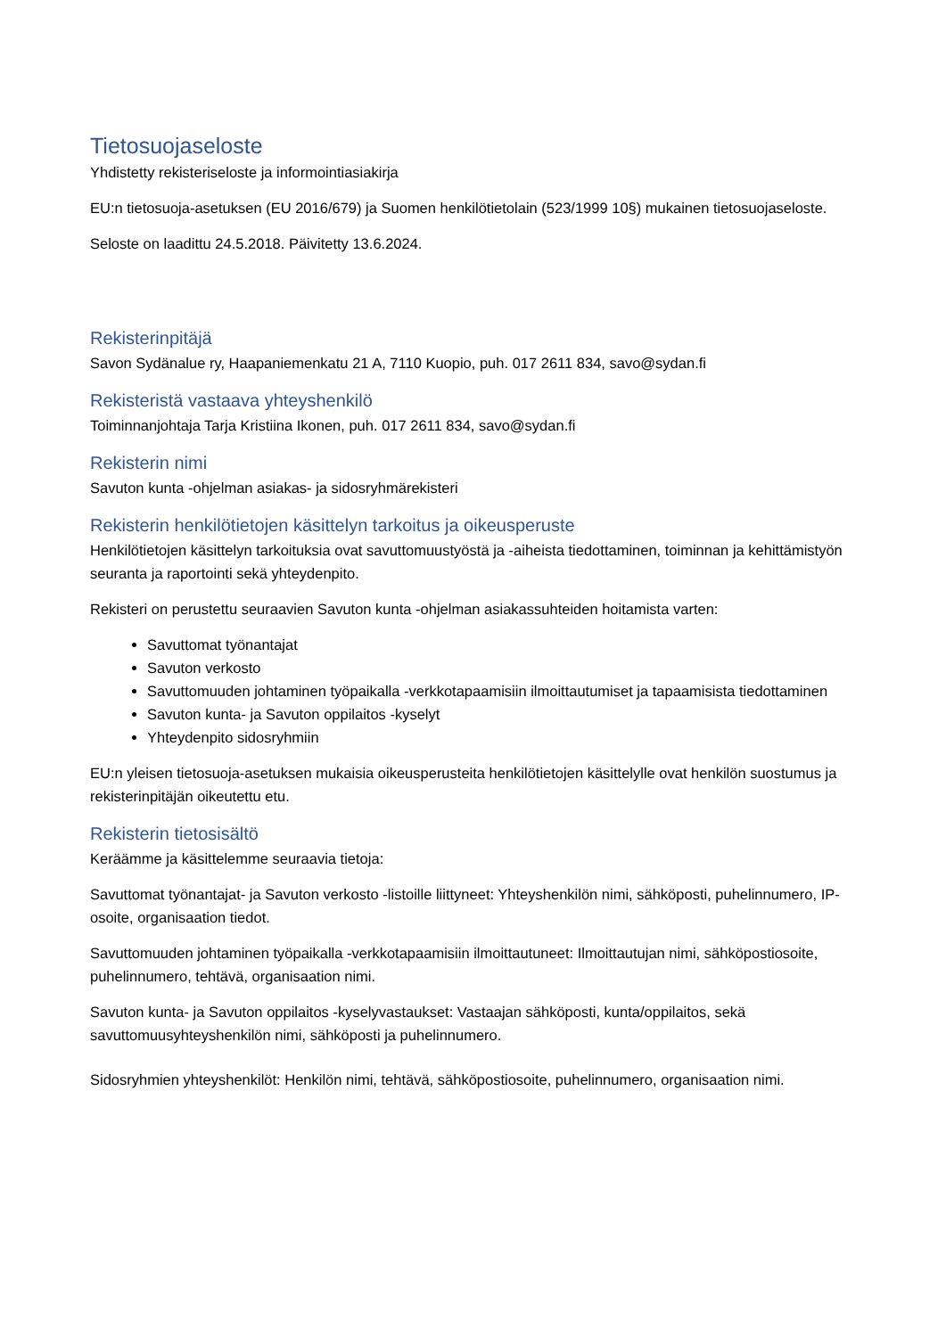Tietosuojaseloste
Yhdistetty rekisteriseloste ja informointiasiakirja
EU:n tietosuoja-asetuksen (EU 2016/679) ja Suomen henkilötietolain (523/1999 10§) mukainen tietosuojaseloste.
Seloste on laadittu 24.5.2018. Päivitetty 13.6.2024.
Rekisterinpitäjä
Savon Sydänalue ry, Haapaniemenkatu 21 A, 7110 Kuopio, puh. 017 2611 834, savo@sydan.fi
Rekisteristä vastaava yhteyshenkilö
Toiminnanjohtaja Tarja Kristiina Ikonen, puh. 017 2611 834, savo@sydan.fi
Rekisterin nimi
Savuton kunta -ohjelman asiakas- ja sidosryhmärekisteri
Rekisterin henkilötietojen käsittelyn tarkoitus ja oikeusperuste
Henkilötietojen käsittelyn tarkoituksia ovat savuttomuustyöstä ja -aiheista tiedottaminen, toiminnan ja kehittämistyön seuranta ja raportointi sekä yhteydenpito.
Rekisteri on perustettu seuraavien Savuton kunta -ohjelman asiakassuhteiden hoitamista varten:
Savuttomat työnantajat
Savuton verkosto
Savuttomuuden johtaminen työpaikalla -verkkotapaamisiin ilmoittautumiset ja tapaamisista tiedottaminen
Savuton kunta- ja Savuton oppilaitos -kyselyt
Yhteydenpito sidosryhmiin
EU:n yleisen tietosuoja-asetuksen mukaisia oikeusperusteita henkilötietojen käsittelylle ovat henkilön suostumus ja rekisterinpitäjän oikeutettu etu.
Rekisterin tietosisältö
Keräämme ja käsittelemme seuraavia tietoja:
Savuttomat työnantajat- ja Savuton verkosto -listoille liittyneet: Yhteyshenkilön nimi, sähköposti, puhelinnumero, IP-osoite, organisaation tiedot.
Savuttomuuden johtaminen työpaikalla -verkkotapaamisiin ilmoittautuneet: Ilmoittautujan nimi, sähköpostiosoite, puhelinnumero, tehtävä, organisaation nimi.
Savuton kunta- ja Savuton oppilaitos -kyselyvastaukset: Vastaajan sähköposti, kunta/oppilaitos, sekä savuttomuusyhteyshenkilön nimi, sähköposti ja puhelinnumero.
Sidosryhmien yhteyshenkilöt: Henkilön nimi, tehtävä, sähköpostiosoite, puhelinnumero, organisaation nimi.